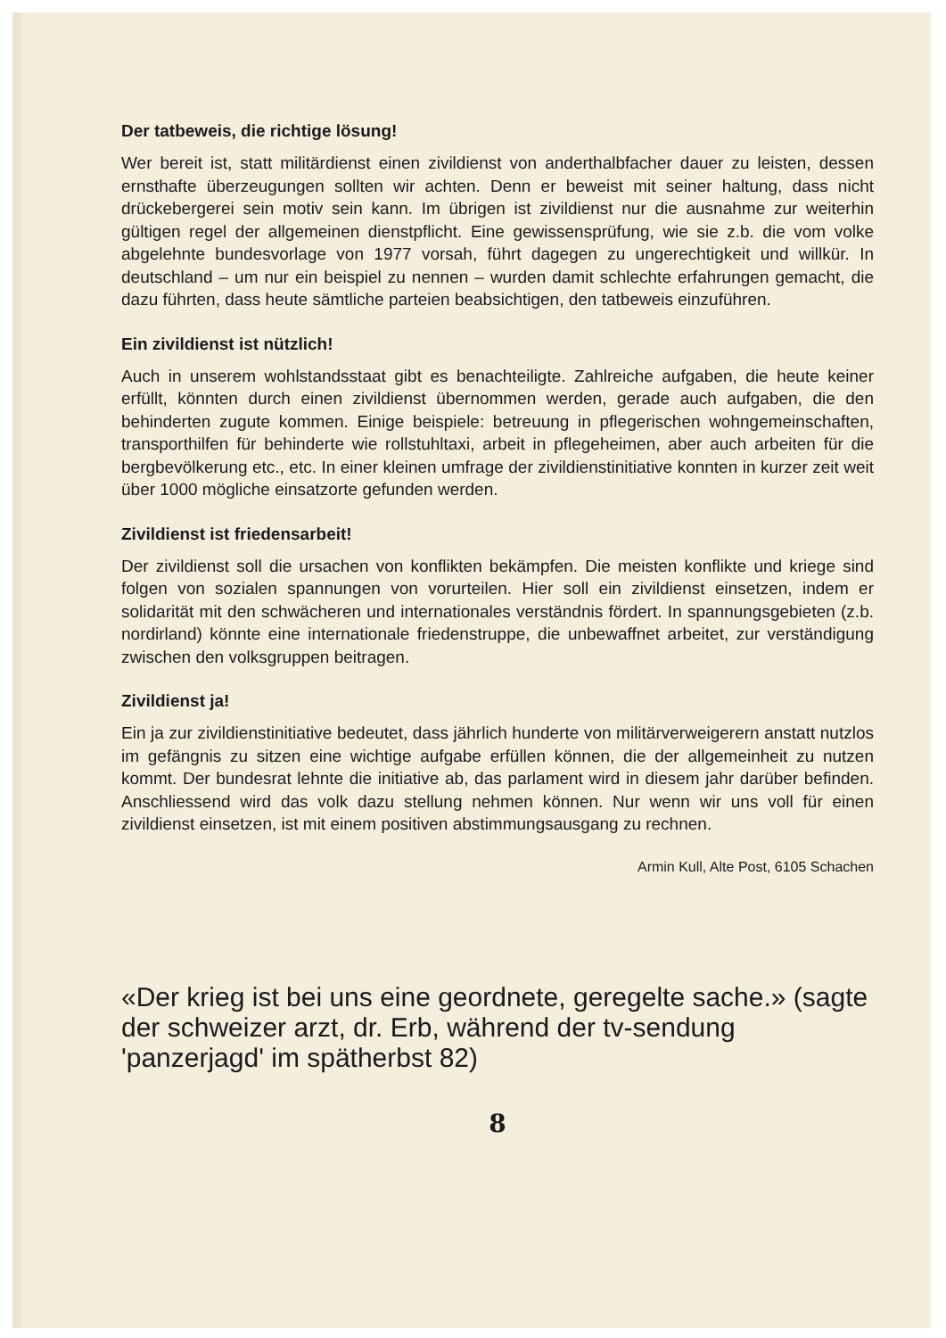Der tatbeweis, die richtige lösung!
Wer bereit ist, statt militärdienst einen zivildienst von anderthalbfacher dauer zu leisten, dessen ernsthafte überzeugungen sollten wir achten. Denn er beweist mit seiner haltung, dass nicht drückebergerei sein motiv sein kann. Im übrigen ist zivildienst nur die ausnahme zur weiterhin gültigen regel der allgemeinen dienstpflicht. Eine gewissensprüfung, wie sie z.b. die vom volke abgelehnte bundesvorlage von 1977 vorsah, führt dagegen zu ungerechtigkeit und willkür. In deutschland – um nur ein beispiel zu nennen – wurden damit schlechte erfahrungen gemacht, die dazu führten, dass heute sämtliche parteien beabsichtigen, den tatbeweis einzuführen.
Ein zivildienst ist nützlich!
Auch in unserem wohlstandsstaat gibt es benachteiligte. Zahlreiche aufgaben, die heute keiner erfüllt, könnten durch einen zivildienst übernommen werden, gerade auch aufgaben, die den behinderten zugute kommen. Einige beispiele: betreuung in pflegerischen wohngemeinschaften, transporthilfen für behinderte wie rollstuhltaxi, arbeit in pflegeheimen, aber auch arbeiten für die bergbevölkerung etc., etc. In einer kleinen umfrage der zivildienstinitiative konnten in kurzer zeit weit über 1000 mögliche einsatzorte gefunden werden.
Zivildienst ist friedensarbeit!
Der zivildienst soll die ursachen von konflikten bekämpfen. Die meisten konflikte und kriege sind folgen von sozialen spannungen von vorurteilen. Hier soll ein zivildienst einsetzen, indem er solidarität mit den schwächeren und internationales verständnis fördert. In spannungsgebieten (z.b. nordirland) könnte eine internationale friedenstruppe, die unbewaffnet arbeitet, zur verständigung zwischen den volksgruppen beitragen.
Zivildienst ja!
Ein ja zur zivildienstinitiative bedeutet, dass jährlich hunderte von militärverweigerern anstatt nutzlos im gefängnis zu sitzen eine wichtige aufgabe erfüllen können, die der allgemeinheit zu nutzen kommt. Der bundesrat lehnte die initiative ab, das parlament wird in diesem jahr darüber befinden. Anschliessend wird das volk dazu stellung nehmen können. Nur wenn wir uns voll für einen zivildienst einsetzen, ist mit einem positiven abstimmungsausgang zu rechnen.
Armin Kull, Alte Post, 6105 Schachen
«Der krieg ist bei uns eine geordnete, geregelte sache.» (sagte der schweizer arzt, dr. Erb, während der tv-sendung 'panzerjagd' im spätherbst 82)
8